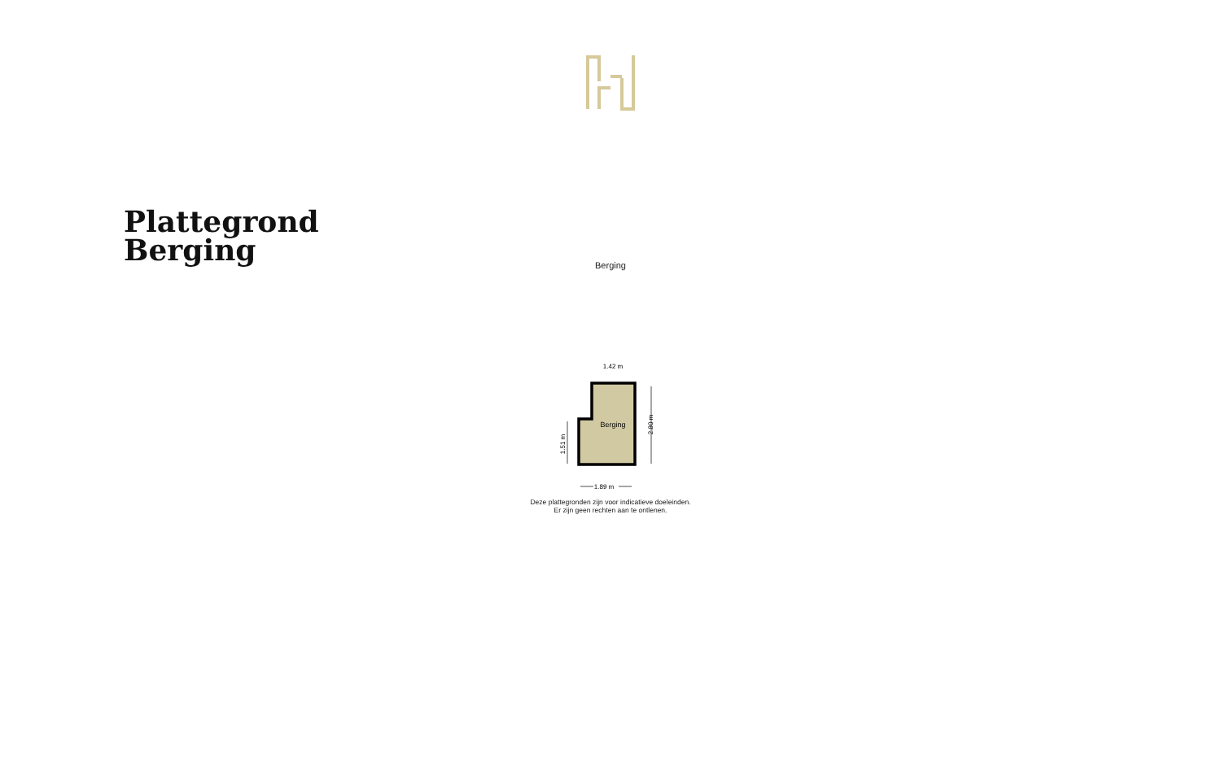Plattegrond
Berging
Berging
Berging
1.42 m
1.89 m
2.80 m
1.51 m
Deze plattegronden zijn voor indicatieve doeleinden.
Er zijn geen rechten aan te ontlenen.